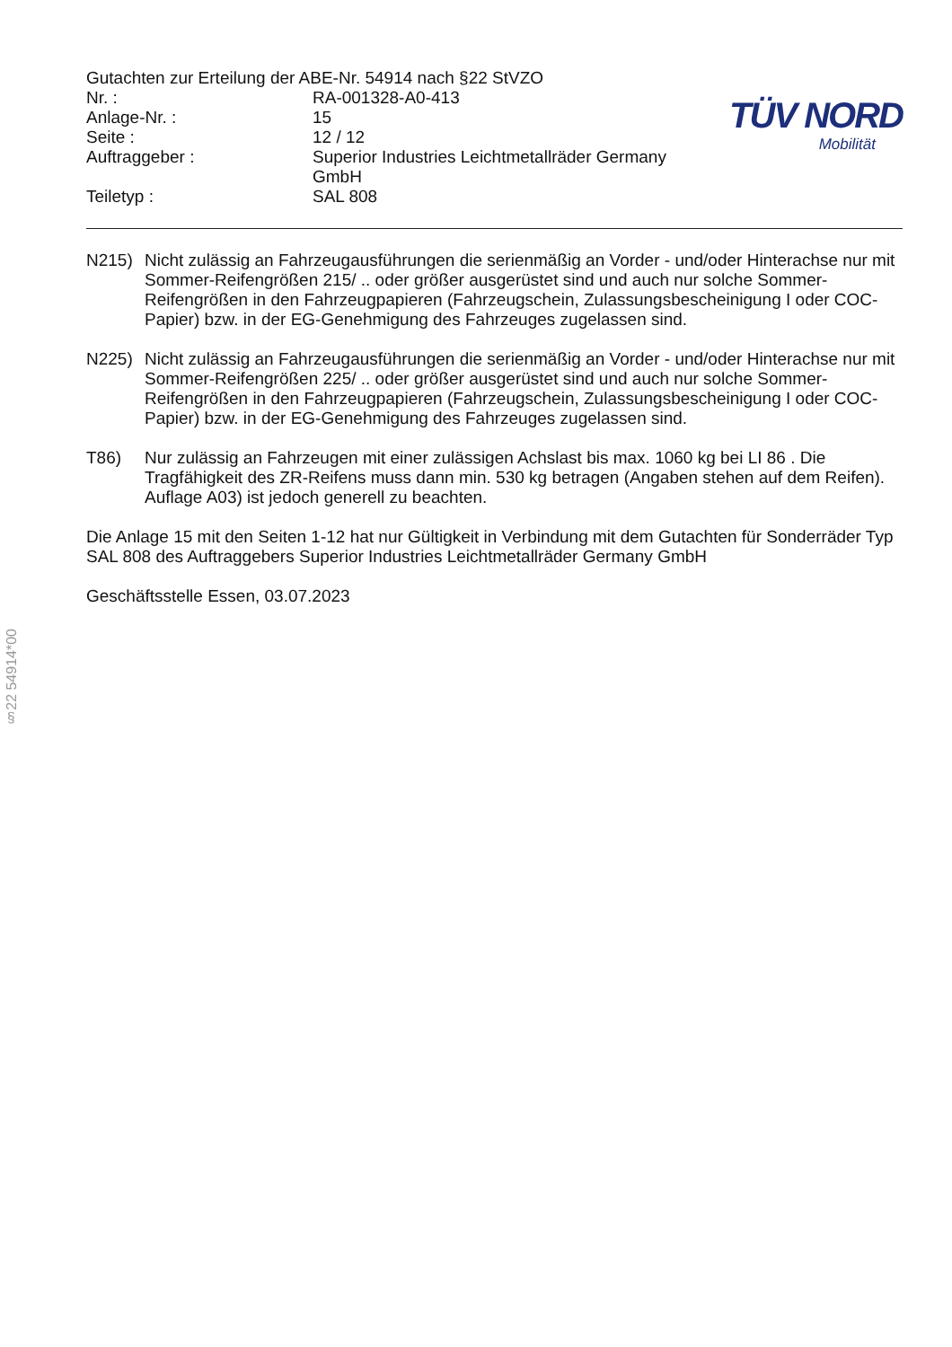Gutachten zur Erteilung der ABE-Nr. 54914 nach §22 StVZO
| Nr. : | RA-001328-A0-413 |
| Anlage-Nr. : | 15 |
| Seite : | 12 / 12 |
| Auftraggeber : | Superior Industries Leichtmetallräder Germany GmbH |
| Teiletyp : | SAL 808 |
TÜV NORD
Mobilität
N215) Nicht zulässig an Fahrzeugausführungen die serienmäßig an Vorder - und/oder Hinterachse nur mit Sommer-Reifengrößen 215/ .. oder größer ausgerüstet sind und auch nur solche Sommer-Reifengrößen in den Fahrzeugpapieren (Fahrzeugschein, Zulassungsbescheinigung I oder COC- Papier) bzw. in der EG-Genehmigung des Fahrzeuges zugelassen sind.
N225) Nicht zulässig an Fahrzeugausführungen die serienmäßig an Vorder - und/oder Hinterachse nur mit Sommer-Reifengrößen 225/ .. oder größer ausgerüstet sind und auch nur solche Sommer-Reifengrößen in den Fahrzeugpapieren (Fahrzeugschein, Zulassungsbescheinigung I oder COC- Papier) bzw. in der EG-Genehmigung des Fahrzeuges zugelassen sind.
T86) Nur zulässig an Fahrzeugen mit einer zulässigen Achslast bis max. 1060 kg bei LI 86 . Die Tragfähigkeit des ZR-Reifens muss dann min. 530 kg betragen (Angaben stehen auf dem Reifen). Auflage A03) ist jedoch generell zu beachten.
Die Anlage 15 mit den Seiten 1-12 hat nur Gültigkeit in Verbindung mit dem Gutachten für Sonderräder Typ SAL 808 des Auftraggebers Superior Industries Leichtmetallräder Germany GmbH
Geschäftsstelle Essen, 03.07.2023
§22 54914*00